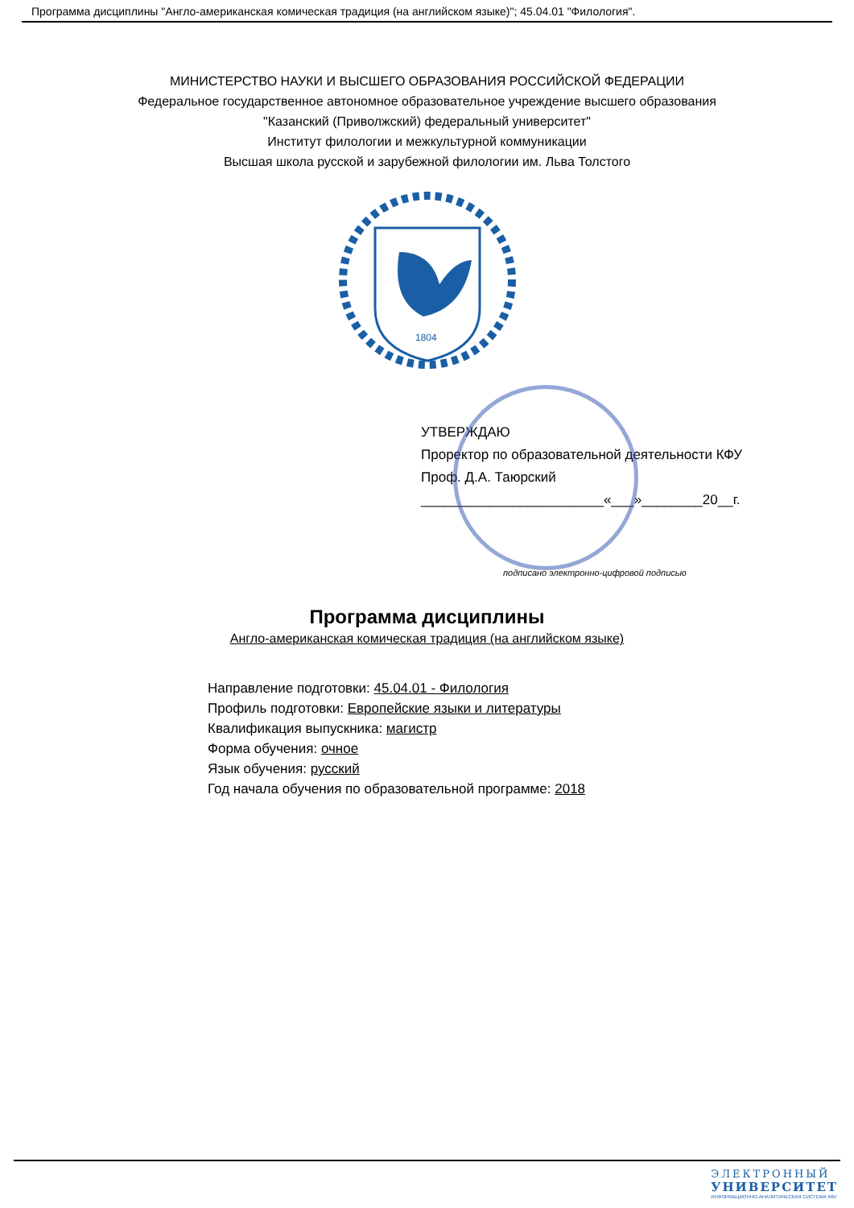Программа дисциплины "Англо-американская комическая традиция (на английском языке)"; 45.04.01 "Филология".
МИНИСТЕРСТВО НАУКИ И ВЫСШЕГО ОБРАЗОВАНИЯ РОССИЙСКОЙ ФЕДЕРАЦИИ
Федеральное государственное автономное образовательное учреждение высшего образования
"Казанский (Приволжский) федеральный университет"
Институт филологии и межкультурной коммуникации
Высшая школа русской и зарубежной филологии им. Льва Толстого
1804
УТВЕРЖДАЮ
Проректор по образовательной деятельности КФУ
Проф. Д.А. Таюрский
________________________«___»________20__г.
подписано электронно-цифровой подписью
Программа дисциплины
Англо-американская комическая традиция (на английском языке)
Направление подготовки: 45.04.01 - Филология
Профиль подготовки: Европейские языки и литературы
Квалификация выпускника: магистр
Форма обучения: очное
Язык обучения: русский
Год начала обучения по образовательной программе: 2018
ЭЛЕКТРОННЫЙ
УНИВЕРСИТЕТ
ИНФОРМАЦИОННО-АНАЛИТИЧЕСКАЯ СИСТЕМА КФУ